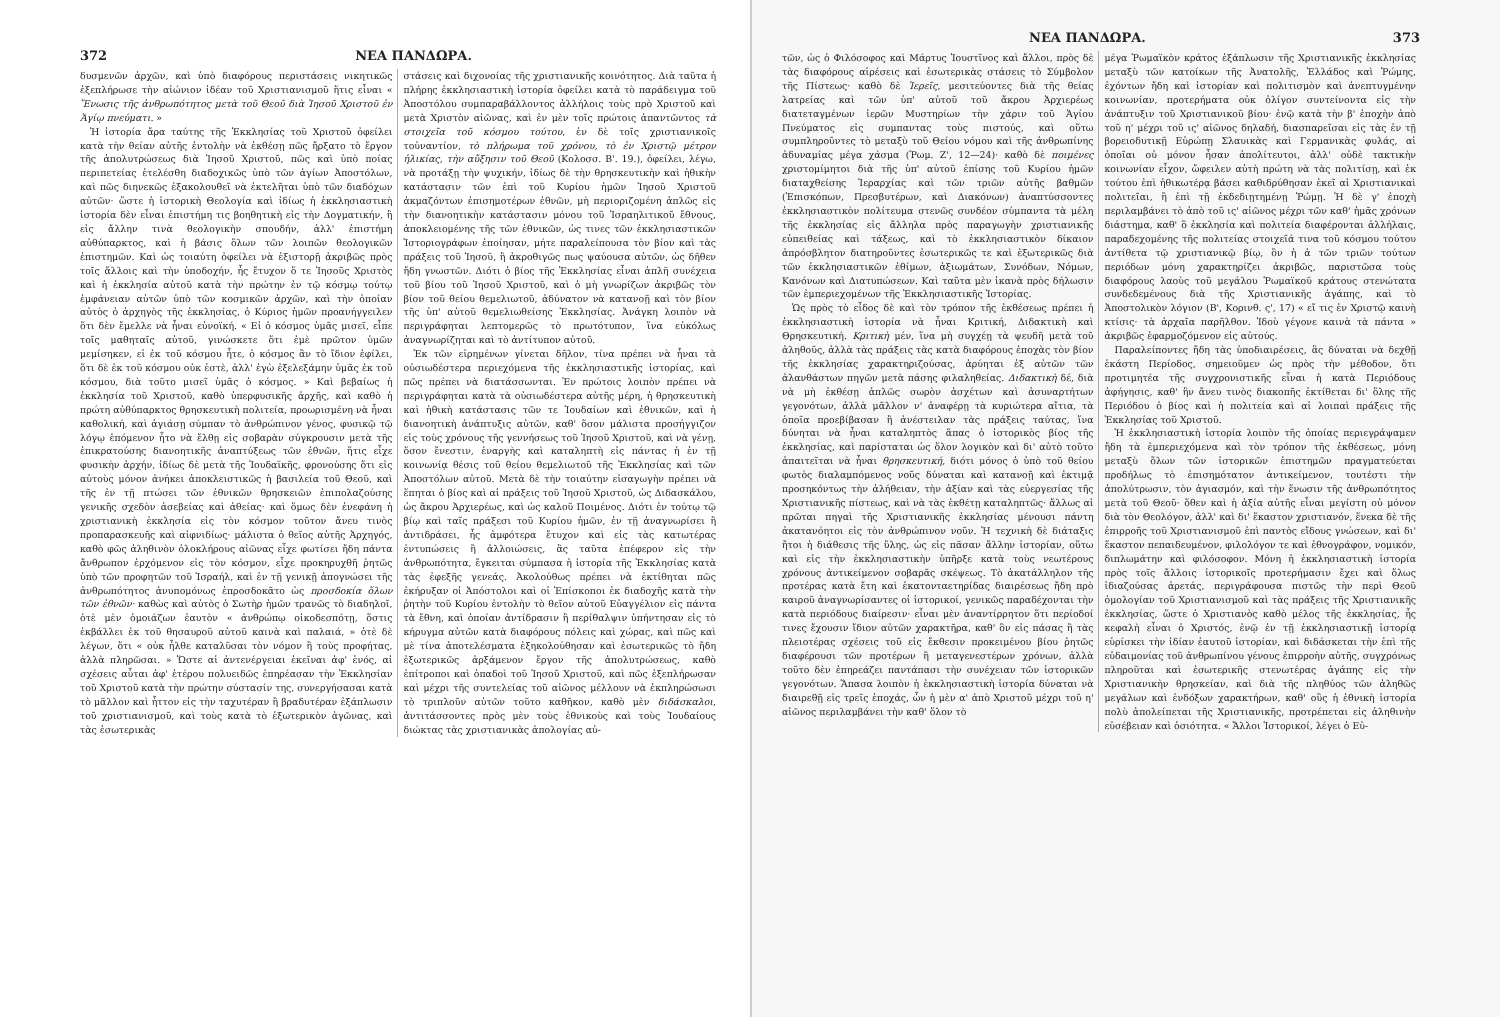372 ΝΕΑ ΠΑΝΔΩΡΑ.
δυσμενῶν ἀρχῶν, καὶ ὑπὸ διαφόρους περιστάσεις νικητικῶς ἐξεπλήρωσε τὴν αἰώνιον ἰδέαν τοῦ Χριστιανισμοῦ ἥτις εἶναι « Ἕνωσις τῆς ἀνθρωπότητος μετὰ τοῦ Θεοῦ διὰ Ἰησοῦ Χριστοῦ ἐν Ἁγίῳ πνεύματι. »
Ἡ ἱστορία ἄρα ταύτης τῆς Ἐκκλησίας τοῦ Χριστοῦ ὀφείλει κατὰ τὴν θείαν αὐτῆς ἐντολὴν νὰ ἐκθέσῃ πῶς ἤρξατο τὸ ἔργον τῆς ἀπολυτρώσεως διὰ Ἰησοῦ Χριστοῦ, πῶς καὶ ὑπὸ ποίας περιπετείας ἐτελέσθη διαδοχικῶς ὑπὸ τῶν ἁγίων Ἀποστόλων, καὶ πῶς διηνεκῶς ἐξακολουθεῖ νὰ ἐκτελῆται ὑπὸ τῶν διαδόχων αὐτῶν· ὥστε ἡ ἱστορικὴ Θεολογία καὶ ἰδίως ἡ ἐκκλησιαστικὴ ἱστορία δὲν εἶναι ἐπιστήμη τις βοηθητικὴ εἰς τὴν Δογματικήν, ἢ εἰς ἄλλην τινὰ θεολογικὴν σπουδήν, ἀλλ' ἐπιστήμη αὐθύπαρκτος, καὶ ἡ βάσις ὅλων τῶν λοιπῶν θεολογικῶν ἐπιστημῶν. Καὶ ὡς τοιαύτη ὀφείλει νὰ ἐξιστορῇ ἀκριβῶς πρὸς τοῖς ἄλλοις καὶ τὴν ὑποδοχήν, ἧς ἔτυχον ὅ τε Ἰησοῦς Χριστὸς καὶ ἡ ἐκκλησία αὐτοῦ κατὰ τὴν πρώτην ἐν τῷ κόσμῳ τούτῳ ἐμφάνειαν αὐτῶν ὑπὸ τῶν κοσμικῶν ἀρχῶν, καὶ τὴν ὁποίαν αὐτὸς ὁ ἀρχηγὸς τῆς ἐκκλησίας, ὁ Κύριος ἡμῶν προανήγγειλεν ὅτι δὲν ἔμελλε νὰ ἦναι εὐνοϊκή. « Εἰ ὁ κόσμος ὑμᾶς μισεῖ, εἶπε τοῖς μαθηταῖς αὐτοῦ, γινώσκετε ὅτι ἐμὲ πρῶτον ὑμῶν μεμίσηκεν, εἰ ἐκ τοῦ κόσμου ἦτε, ὁ κόσμος ἂν τὸ ἴδιον ἐφίλει, ὅτι δὲ ἐκ τοῦ κόσμου οὐκ ἐστὲ, ἀλλ' ἐγὼ ἐξελεξάμην ὑμᾶς ἐκ τοῦ κόσμου, διὰ τοῦτο μισεῖ ὑμᾶς ὁ κόσμος. » Καὶ βεβαίως ἡ ἐκκλησία τοῦ Χριστοῦ, καθὸ ὑπερφυσικῆς ἀρχῆς, καὶ καθὸ ἡ πρώτη αὐθύπαρκτος θρησκευτικὴ πολιτεία, προωρισμένη νὰ ἦναι καθολική, καὶ ἁγιάσῃ σύμπαν τὸ ἀνθρώπινον γένος, φυσικῷ τῷ λόγῳ ἑπόμενον ἦτο νὰ ἔλθῃ εἰς σοβαρὰν σύγκρουσιν μετὰ τῆς ἐπικρατούσης διανοητικῆς ἀναπτύξεως τῶν ἐθνῶν, ἥτις εἶχε φυσικὴν ἀρχήν, ἰδίως δὲ μετὰ τῆς Ἰουδαϊκῆς, φρονούσης ὅτι εἰς αὐτοὺς μόνον ἀνήκει ἀποκλειστικῶς ἡ βασιλεία τοῦ Θεοῦ, καὶ τῆς ἐν τῇ πτώσει τῶν ἐθνικῶν θρησκειῶν ἐπιπολαζούσης γενικῆς σχεδὸν ἀσεβείας καὶ ἀθείας· καὶ ὅμως δὲν ἐνεφάνη ἡ χριστιανικὴ ἐκκλησία εἰς τὸν κόσμον τοῦτον ἄνευ τινὸς προπαρασκευῆς καὶ αἰφνιδίως· μάλιστα ὁ θεῖος αὐτῆς Ἀρχηγός, καθὸ φῶς ἀληθινὸν ὁλοκλήρους αἰῶνας εἶχε φωτίσει ἤδη πάντα ἄνθρωπον ἐρχόμενον εἰς τὸν κόσμον, εἶχε προκηρυχθῆ ῥητῶς ὑπὸ τῶν προφητῶν τοῦ Ἰσραήλ, καὶ ἐν τῇ γενικῇ ἀπογνώσει τῆς ἀνθρωπότητος ἀνυπομόνως ἐπροσδοκᾶτο ὡς προσδοκία ὅλων τῶν ἐθνῶν· καθὼς καὶ αὐτὸς ὁ Σωτὴρ ἡμῶν τρανῶς τὸ διαδηλοῖ, ὁτὲ μὲν ὁμοιάζων ἑαυτὸν « ἀνθρώπῳ οἰκοδεσπότῃ, ὅστις ἐκβάλλει ἐκ τοῦ θησαυροῦ αὐτοῦ καινὰ καὶ παλαιά, » ὁτὲ δὲ λέγων, ὅτι « οὐκ ἦλθε καταλῦσαι τὸν νόμον ἢ τοὺς προφήτας, ἀλλὰ πληρῶσαι. » Ὥστε αἱ ἀντενέργειαι ἐκεῖναι ἀφ' ἑνός, αἱ σχέσεις αὗται ἀφ' ἑτέρου πολυειδῶς ἐπηρέασαν τὴν Ἐκκλησίαν τοῦ Χριστοῦ κατὰ τὴν πρώτην σύστασίν της, συνεργήσασαι κατὰ τὸ μᾶλλον καὶ ἧττον εἰς τὴν ταχυτέραν ἢ βραδυτέραν ἐξάπλωσιν τοῦ χριστιανισμοῦ, καὶ τοὺς κατὰ τὸ ἐξωτερικὸν ἀγῶνας, καὶ τὰς ἐσωτερικὰς
στάσεις καὶ διχονοίας τῆς χριστιανικῆς κοινότητος. Διὰ ταῦτα ἡ πλήρης ἐκκλησιαστικὴ ἱστορία ὀφείλει κατὰ τὸ παράδειγμα τοῦ Ἀποστόλου συμπαραβάλλοντος ἀλλήλοις τοὺς πρὸ Χριστοῦ καὶ μετὰ Χριστὸν αἰῶνας, καὶ ἐν μὲν τοῖς πρώτοις ἀπαντῶντος τὰ στοιχεῖα τοῦ κόσμου τούτου, ἐν δὲ τοῖς χριστιανικοῖς τοὐναντίον, τὸ πλήρωμα τοῦ χρόνου, τὸ ἐν Χριστῷ μέτρον ἡλικίας, τὴν αὔξησιν τοῦ Θεοῦ (Κολοσσ. Β'. 19.), ὀφείλει, λέγω, νὰ προτάξῃ τὴν ψυχικήν, ἰδίως δὲ τὴν θρησκευτικὴν καὶ ἠθικὴν κατάστασιν τῶν ἐπὶ τοῦ Κυρίου ἡμῶν Ἰησοῦ Χριστοῦ ἀκμαζόντων ἐπισημοτέρων ἐθνῶν, μὴ περιοριζομένη ἁπλῶς εἰς τὴν διανοητικὴν κατάστασιν μόνου τοῦ Ἰσραηλιτικοῦ ἔθνους, ἀποκλειομένης τῆς τῶν ἐθνικῶν, ὡς τινες τῶν ἐκκλησιαστικῶν Ἱστοριογράφων ἐποίησαν, μήτε παραλείπουσα τὸν βίον καὶ τὰς πράξεις τοῦ Ἰησοῦ, ἢ ἀκροθιγῶς πως ψαύουσα αὐτῶν, ὡς δῆθεν ἤδη γνωστῶν. Διότι ὁ βίος τῆς Ἐκκλησίας εἶναι ἁπλῆ συνέχεια τοῦ βίου τοῦ Ἰησοῦ Χριστοῦ, καὶ ὁ μὴ γνωρίζων ἀκριβῶς τὸν βίον τοῦ θείου θεμελιωτοῦ, ἀδύνατον νὰ κατανοῇ καὶ τὸν βίον τῆς ὑπ' αὐτοῦ θεμελιωθείσης Ἐκκλησίας. Ἀνάγκη λοιπὸν νὰ περιγράφηται λεπτομερῶς τὸ πρωτότυπον, ἵνα εὐκόλως ἀναγνωρίζηται καὶ τὸ ἀντίτυπον αὐτοῦ.
Ἐκ τῶν εἰρημένων γίνεται δῆλον, τίνα πρέπει νὰ ἦναι τὰ οὐσιωδέστερα περιεχόμενα τῆς ἐκκλησιαστικῆς ἱστορίας, καὶ πῶς πρέπει νὰ διατάσσωνται. Ἐν πρώτοις λοιπὸν πρέπει νὰ περιγράφηται κατὰ τὰ οὐσιωδέστερα αὐτῆς μέρη, ἡ θρησκευτικὴ καὶ ἠθικὴ κατάστασις τῶν τε Ἰουδαίων καὶ ἐθνικῶν, καὶ ἡ διανοητικὴ ἀνάπτυξις αὐτῶν, καθ' ὅσον μάλιστα προσήγγιζον εἰς τοὺς χρόνους τῆς γεννήσεως τοῦ Ἰησοῦ Χριστοῦ, καὶ νὰ γένῃ, ὅσον ἔνεστιν, ἐναργὴς καὶ καταληπτὴ εἰς πάντας ἡ ἐν τῇ κοινωνίᾳ θέσις τοῦ θείου θεμελιωτοῦ τῆς Ἐκκλησίας καὶ τῶν Ἀποστόλων αὐτοῦ. Μετὰ δὲ τὴν τοιαύτην εἰσαγωγὴν πρέπει νὰ ἕπηται ὁ βίος καὶ αἱ πράξεις τοῦ Ἰησοῦ Χριστοῦ, ὡς Διδασκάλου, ὡς ἄκρου Ἀρχιερέως, καὶ ὡς καλοῦ Ποιμένος. Διότι ἐν τούτῳ τῷ βίῳ καὶ ταῖς πράξεσι τοῦ Κυρίου ἡμῶν, ἐν τῇ ἀναγνωρίσει ἢ ἀντιδράσει, ἧς ἀμφότερα ἔτυχον καὶ εἰς τὰς κατωτέρας ἐντυπώσεις ἢ ἀλλοιώσεις, ἃς ταῦτα ἐπέφερον εἰς τὴν ἀνθρωπότητα, ἔγκειται σύμπασα ἡ ἱστορία τῆς Ἐκκλησίας κατὰ τὰς ἐφεξῆς γενεάς. Ἀκολούθως πρέπει νὰ ἐκτίθηται πῶς ἐκήρυξαν οἱ Ἀπόστολοι καὶ οἱ Ἐπίσκοποι ἐκ διαδοχῆς κατὰ τὴν ῥητὴν τοῦ Κυρίου ἐντολὴν τὸ θεῖον αὐτοῦ Εὐαγγέλιον εἰς πάντα τὰ ἔθνη, καὶ ὁποίαν ἀντίδρασιν ἢ περίθαλψιν ὑπήντησαν εἰς τὸ κήρυγμα αὐτῶν κατὰ διαφόρους πόλεις καὶ χώρας, καὶ πῶς καὶ μὲ τίνα ἀποτελέσματα ἐξηκολούθησαν καὶ ἐσωτερικῶς τὸ ἤδη ἐξωτερικῶς ἀρξάμενον ἔργον τῆς ἀπολυτρώσεως, καθὸ ἐπίτροποι καὶ ὀπαδοὶ τοῦ Ἰησοῦ Χριστοῦ, καὶ πῶς ἐξεπλήρωσαν καὶ μέχρι τῆς συντελείας τοῦ αἰῶνος μέλλουν νὰ ἐκπληρώσωσι τὸ τριπλοῦν αὐτῶν τοῦτο καθῆκον, καθὸ μὲν διδάσκαλοι, ἀντιτάσσοντες πρὸς μὲν τοὺς ἐθνικοὺς καὶ τοὺς Ἰουδαίους διώκτας τὰς χριστιανικὰς ἀπολογίας αὐ-
ΝΕΑ ΠΑΝΔΩΡΑ. 373
τῶν, ὡς ὁ Φιλόσοφος καὶ Μάρτυς Ἰουστῖνος καὶ ἄλλοι, πρὸς δὲ τὰς διαφόρους αἱρέσεις καὶ ἐσωτερικὰς στάσεις τὸ Σύμβολον τῆς Πίστεως· καθὸ δὲ Ἱερεῖς, μεσιτεύοντες διὰ τῆς θείας λατρείας καὶ τῶν ὑπ' αὐτοῦ τοῦ ἄκρου Ἀρχιερέως διατεταγμένων ἱερῶν Μυστηρίων τὴν χάριν τοῦ Ἁγίου Πνεύματος εἰς συμπαντας τοὺς πιστούς, καὶ οὕτω συμπληροῦντες τὸ μεταξὺ τοῦ Θείου νόμου καὶ τῆς ἀνθρωπίνης ἀδυναμίας μέγα χάσμα (Ῥωμ. Ζ', 12—24)· καθὸ δὲ ποιμένες χριστομίμητοι διὰ τῆς ὑπ' αὐτοῦ ἐπίσης τοῦ Κυρίου ἡμῶν διαταχθείσης Ἱεραρχίας καὶ τῶν τριῶν αὐτῆς βαθμῶν (Ἐπισκόπων, Πρεσβυτέρων, καὶ Διακόνων) ἀναπτύσσοντες ἐκκλησιαστικὸν πολίτευμα στενῶς συνδέον σύμπαντα τὰ μέλη τῆς ἐκκλησίας εἰς ἄλληλα πρὸς παραγωγὴν χριστιανικῆς εὐπειθείας καὶ τάξεως, καὶ τὸ ἐκκλησιαστικὸν δίκαιον ἀπρόσβλητον διατηροῦντες ἐσωτερικῶς τε καὶ ἐξωτερικῶς διὰ τῶν ἐκκλησιαστικῶν ἐθίμων, ἀξιωμάτων, Συνόδων, Νόμων, Κανόνων καὶ Διατυπώσεων. Καὶ ταῦτα μὲν ἱκανὰ πρὸς δήλωσιν τῶν ἐμπεριεχομένων τῆς Ἐκκλησιαστικῆς Ἱστορίας.
Ὡς πρὸς τὸ εἶδος δὲ καὶ τὸν τρόπον τῆς ἐκθέσεως πρέπει ἡ ἐκκλησιαστικὴ ἱστορία νὰ ἦναι Κριτική, Διδακτικὴ καὶ Θρησκευτική. Κριτικὴ μέν, ἵνα μὴ συγχέῃ τὰ ψευδῆ μετὰ τοῦ ἀληθοῦς, ἀλλὰ τὰς πράξεις τὰς κατὰ διαφόρους ἐποχὰς τὸν βίον τῆς ἐκκλησίας χαρακτηριζούσας, ἀρύηται ἐξ αὐτῶν τῶν ἀλανθάστων πηγῶν μετὰ πάσης φιλαληθείας. Διδακτικὴ δέ, διὰ νὰ μὴ ἐκθέσῃ ἁπλῶς σωρὸν ἀσχέτων καὶ ἀσυναρτήτων γεγονότων, ἀλλὰ μᾶλλον ν' ἀναφέρῃ τὰ κυριώτερα αἴτια, τὰ ὁποῖα προεβίβασαν ἢ ἀνέστειλαν τὰς πράξεις ταύτας, ἵνα δύνηται νὰ ἦναι καταληπτὸς ἅπας ὁ ἱστορικὸς βίος τῆς ἐκκλησίας, καὶ παρίσταται ὡς ὅλον λογικὸν καὶ δι' αὐτὸ τοῦτο ἀπαιτεῖται νὰ ἦναι θρησκευτική, διότι μόνος ὁ ὑπὸ τοῦ θείου φωτὸς διαλαμπόμενος νοῦς δύναται καὶ κατανοῇ καὶ ἐκτιμᾷ προσηκόντως τὴν ἀλήθειαν, τὴν ἀξίαν καὶ τὰς εὐεργεσίας τῆς Χριστιανικῆς πίστεως, καὶ νὰ τὰς ἐκθέτῃ καταληπτῶς· ἄλλως αἱ πρῶται πηγαὶ τῆς Χριστιανικῆς ἐκκλησίας μένουσι πάντη ἀκατανόητοι εἰς τὸν ἀνθρώπινον νοῦν. Ἡ τεχνικὴ δὲ διάταξις ἤτοι ἡ διάθεσις τῆς ὕλης, ὡς εἰς πᾶσαν ἄλλην ἱστορίαν, οὕτω καὶ εἰς τὴν ἐκκλησιαστικὴν ὑπῆρξε κατὰ τοὺς νεωτέρους χρόνους ἀντικείμενον σοβαρᾶς σκέψεως. Τὸ ἀκατάλληλον τῆς προτέρας κατὰ ἔτη καὶ ἑκατονταετηρίδας διαιρέσεως ἤδη πρὸ καιροῦ ἀναγνωρίσαντες οἱ ἱστορικοί, γενικῶς παραδέχονται τὴν κατὰ περιόδους διαίρεσιν· εἶναι μὲν ἀναντίρρητον ὅτι περίοδοί τινες ἔχουσιν ἴδιον αὐτῶν χαρακτῆρα, καθ' ὃν εἰς πάσας ἢ τὰς πλειοτέρας σχέσεις τοῦ εἰς ἔκθεσιν προκειμένου βίου ῥητῶς διαφέρουσι τῶν προτέρων ἢ μεταγενεστέρων χρόνων, ἀλλὰ τοῦτο δὲν ἐπηρεάζει παντάπασι τὴν συνέχειαν τῶν ἱστορικῶν γεγονότων. Ἅπασα λοιπὸν ἡ ἐκκλησιαστικὴ ἱστορία δύναται νὰ διαιρεθῇ εἰς τρεῖς ἐποχάς, ὧν ἡ μὲν α' ἀπὸ Χριστοῦ μέχρι τοῦ η' αἰῶνος περιλαμβάνει τὴν καθ' ὅλον τὸ
μέγα Ῥωμαϊκὸν κράτος ἐξάπλωσιν τῆς Χριστιανικῆς ἐκκλησίας μεταξὺ τῶν κατοίκων τῆς Ἀνατολῆς, Ἑλλάδος καὶ Ῥώμης, ἐχόντων ἤδη καὶ ἱστορίαν καὶ πολιτισμὸν καὶ ἀνεπτυγμένην κοινωνίαν, προτερήματα οὐκ ὀλίγον συντείνοντα εἰς τὴν ἀνάπτυξιν τοῦ Χριστιανικοῦ βίου· ἐνῷ κατὰ τὴν β' ἐποχὴν ἀπὸ τοῦ η' μέχρι τοῦ ις' αἰῶνος δηλαδή, διασπαρεῖσαι εἰς τὰς ἐν τῇ βορειοδυτικῇ Εὐρώπῃ Σλαυικὰς καὶ Γερμανικὰς φυλάς, αἱ ὁποῖαι οὐ μόνον ἦσαν ἀπολίτευτοι, ἀλλ' οὐδὲ τακτικὴν κοινωνίαν εἶχον, ὤφειλεν αὐτὴ πρώτη νὰ τὰς πολιτίσῃ, καὶ ἐκ τούτου ἐπὶ ἠθικωτέρᾳ βάσει καθιδρύθησαν ἐκεῖ αἱ Χριστιανικαὶ πολιτεῖαι, ἢ ἐπὶ τῇ ἐκδεδιῃτημένῃ Ῥώμῃ. Ἡ δὲ γ' ἐποχὴ περιλαμβάνει τὸ ἀπὸ τοῦ ις' αἰῶνος μέχρι τῶν καθ' ἡμᾶς χρόνων διάστημα, καθ' ὃ ἐκκλησία καὶ πολιτεία διαφέρονται ἀλλήλαις, παραδεχομένης τῆς πολιτείας στοιχεῖά τινα τοῦ κόσμου τούτου ἀντίθετα τῷ χριστιανικῷ βίῳ, ὃν ἡ ἀ τῶν τριῶν τούτων περιόδων μόνη χαρακτηρίζει ἀκριβῶς, παριστῶσα τοὺς διαφόρους λαοὺς τοῦ μεγάλου Ῥωμαϊκοῦ κράτους στενώτατα συνδεδεμένους διὰ τῆς Χριστιανικῆς ἀγάπης, καὶ τὸ Ἀποστολικὸν λόγιον (Β', Κορινθ. ς', 17) « εἴ τις ἐν Χριστῷ καινὴ κτίσις· τὰ ἀρχαῖα παρῆλθον. Ἰδοὺ γέγονε καινὰ τὰ πάντα » ἀκριβῶς ἐφαρμοζόμενον εἰς αὐτούς.
Παραλείποντες ἤδη τὰς ὑποδιαιρέσεις, ἃς δύναται νὰ δεχθῇ ἑκάστη Περίοδος, σημειοῦμεν ὡς πρὸς τὴν μέθοδον, ὅτι προτιμητέα τῆς συγχρονιστικῆς εἶναι ἡ κατὰ Περιόδους ἀφήγησις, καθ' ἣν ἄνευ τινὸς διακοπῆς ἐκτίθεται δι' ὅλης τῆς Περιόδου ὁ βίος καὶ ἡ πολιτεία καὶ αἱ λοιπαὶ πράξεις τῆς Ἐκκλησίας τοῦ Χριστοῦ.
Ἡ ἐκκλησιαστικὴ ἱστορία λοιπὸν τῆς ὁποίας περιεγράψαμεν ἤδη τὰ ἐμπεριεχόμενα καὶ τὸν τρόπον τῆς ἐκθέσεως, μόνη μεταξὺ ὅλων τῶν ἱστορικῶν ἐπιστημῶν πραγματεύεται προδήλως τὸ ἐπισημότατον ἀντικείμενον, τουτέστι τὴν ἀπολύτρωσιν, τὸν ἁγιασμόν, καὶ τὴν ἕνωσιν τῆς ἀνθρωπότητος μετὰ τοῦ Θεοῦ· ὅθεν καὶ ἡ ἀξία αὐτῆς εἶναι μεγίστη οὐ μόνον διὰ τὸν Θεολόγον, ἀλλ' καὶ δι' ἕκαστον χριστιανόν, ἕνεκα δὲ τῆς ἐπιρροῆς τοῦ Χριστιανισμοῦ ἐπὶ παντὸς εἴδους γνώσεων, καὶ δι' ἕκαστον πεπαιδευμένον, φιλολόγον τε καὶ ἐθνογράφον, νομικόν, διπλωμάτην καὶ φιλόσοφον. Μόνη ἡ ἐκκλησιαστικὴ ἱστορία πρὸς τοῖς ἄλλοις ἱστορικοῖς προτερήμασιν ἔχει καὶ ὅλως ἰδιαζούσας ἀρετάς, περιγράφουσα πιστῶς τὴν περὶ Θεοῦ ὁμολογίαν τοῦ Χριστιανισμοῦ καὶ τὰς πράξεις τῆς Χριστιανικῆς ἐκκλησίας, ὥστε ὁ Χριστιανὸς καθὸ μέλος τῆς ἐκκλησίας, ἧς κεφαλὴ εἶναι ὁ Χριστός, ἐνῷ ἐν τῇ ἐκκλησιαστικῇ ἱστορίᾳ εὑρίσκει τὴν ἰδίαν ἑαυτοῦ ἱστορίαν, καὶ διδάσκεται τὴν ἐπὶ τῆς εὐδαιμονίας τοῦ ἀνθρωπίνου γένους ἐπιρροὴν αὐτῆς, συγχρόνως πληροῦται καὶ ἐσωτερικῆς στενωτέρας ἀγάπης εἰς τὴν Χριστιανικὴν θρησκείαν, καὶ διὰ τῆς πληθύος τῶν ἀληθῶς μεγάλων καὶ ἐνδόξων χαρακτήρων, καθ' οὓς ἡ ἐθνικὴ ἱστορία πολὺ ἀπολείπεται τῆς Χριστιανικῆς, προτρέπεται εἰς ἀληθινὴν εὐσέβειαν καὶ ὁσιότητα. « Ἄλλοι Ἱστορικοί, λέγει ὁ Εὐ-